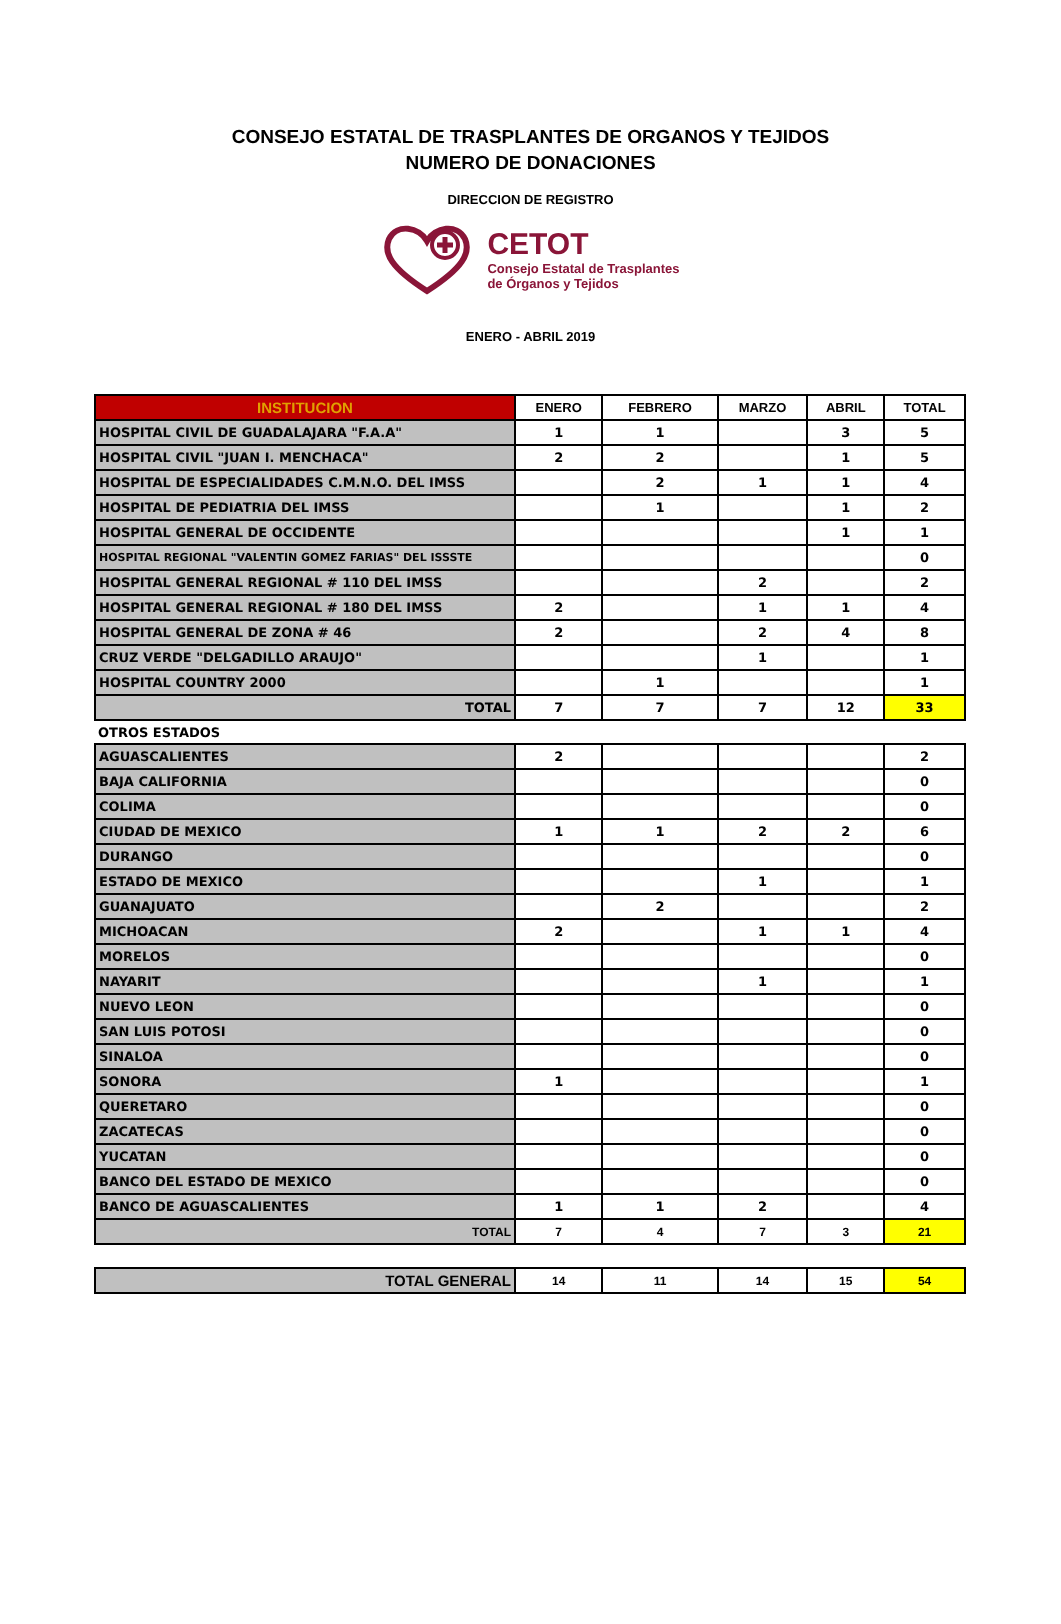CONSEJO ESTATAL DE TRASPLANTES DE ORGANOS Y TEJIDOS
NUMERO DE DONACIONES
DIRECCION DE REGISTRO
CETOT
Consejo Estatal de Trasplantes
de Órganos y Tejidos
ENERO - ABRIL 2019
| INSTITUCION | ENERO | FEBRERO | MARZO | ABRIL | TOTAL |
| --- | --- | --- | --- | --- | --- |
| HOSPITAL CIVIL DE GUADALAJARA "F.A.A" | 1 | 1 | | 3 | 5 |
| HOSPITAL CIVIL "JUAN I. MENCHACA" | 2 | 2 | | 1 | 5 |
| HOSPITAL DE ESPECIALIDADES C.M.N.O. DEL IMSS | | 2 | 1 | 1 | 4 |
| HOSPITAL DE PEDIATRIA DEL IMSS | | 1 | | 1 | 2 |
| HOSPITAL GENERAL DE OCCIDENTE | | | | 1 | 1 |
| HOSPITAL REGIONAL "VALENTIN GOMEZ FARIAS" DEL ISSSTE | | | | | 0 |
| HOSPITAL GENERAL REGIONAL # 110 DEL IMSS | | | 2 | | 2 |
| HOSPITAL GENERAL REGIONAL # 180 DEL IMSS | 2 | | 1 | 1 | 4 |
| HOSPITAL GENERAL DE ZONA # 46 | 2 | | 2 | 4 | 8 |
| CRUZ VERDE "DELGADILLO ARAUJO" | | | 1 | | 1 |
| HOSPITAL COUNTRY 2000 | | 1 | | | 1 |
| TOTAL | 7 | 7 | 7 | 12 | 33 |
| OTROS ESTADOS | | | | | |
| AGUASCALIENTES | 2 | | | | 2 |
| BAJA CALIFORNIA | | | | | 0 |
| COLIMA | | | | | 0 |
| CIUDAD DE MEXICO | 1 | 1 | 2 | 2 | 6 |
| DURANGO | | | | | 0 |
| ESTADO DE MEXICO | | | 1 | | 1 |
| GUANAJUATO | | 2 | | | 2 |
| MICHOACAN | 2 | | 1 | 1 | 4 |
| MORELOS | | | | | 0 |
| NAYARIT | | | 1 | | 1 |
| NUEVO LEON | | | | | 0 |
| SAN LUIS POTOSI | | | | | 0 |
| SINALOA | | | | | 0 |
| SONORA | 1 | | | | 1 |
| QUERETARO | | | | | 0 |
| ZACATECAS | | | | | 0 |
| YUCATAN | | | | | 0 |
| BANCO DEL ESTADO DE MEXICO | | | | | 0 |
| BANCO DE AGUASCALIENTES | 1 | 1 | 2 | | 4 |
| TOTAL | 7 | 4 | 7 | 3 | 21 |
| TOTAL GENERAL | 14 | 11 | 14 | 15 | 54 |